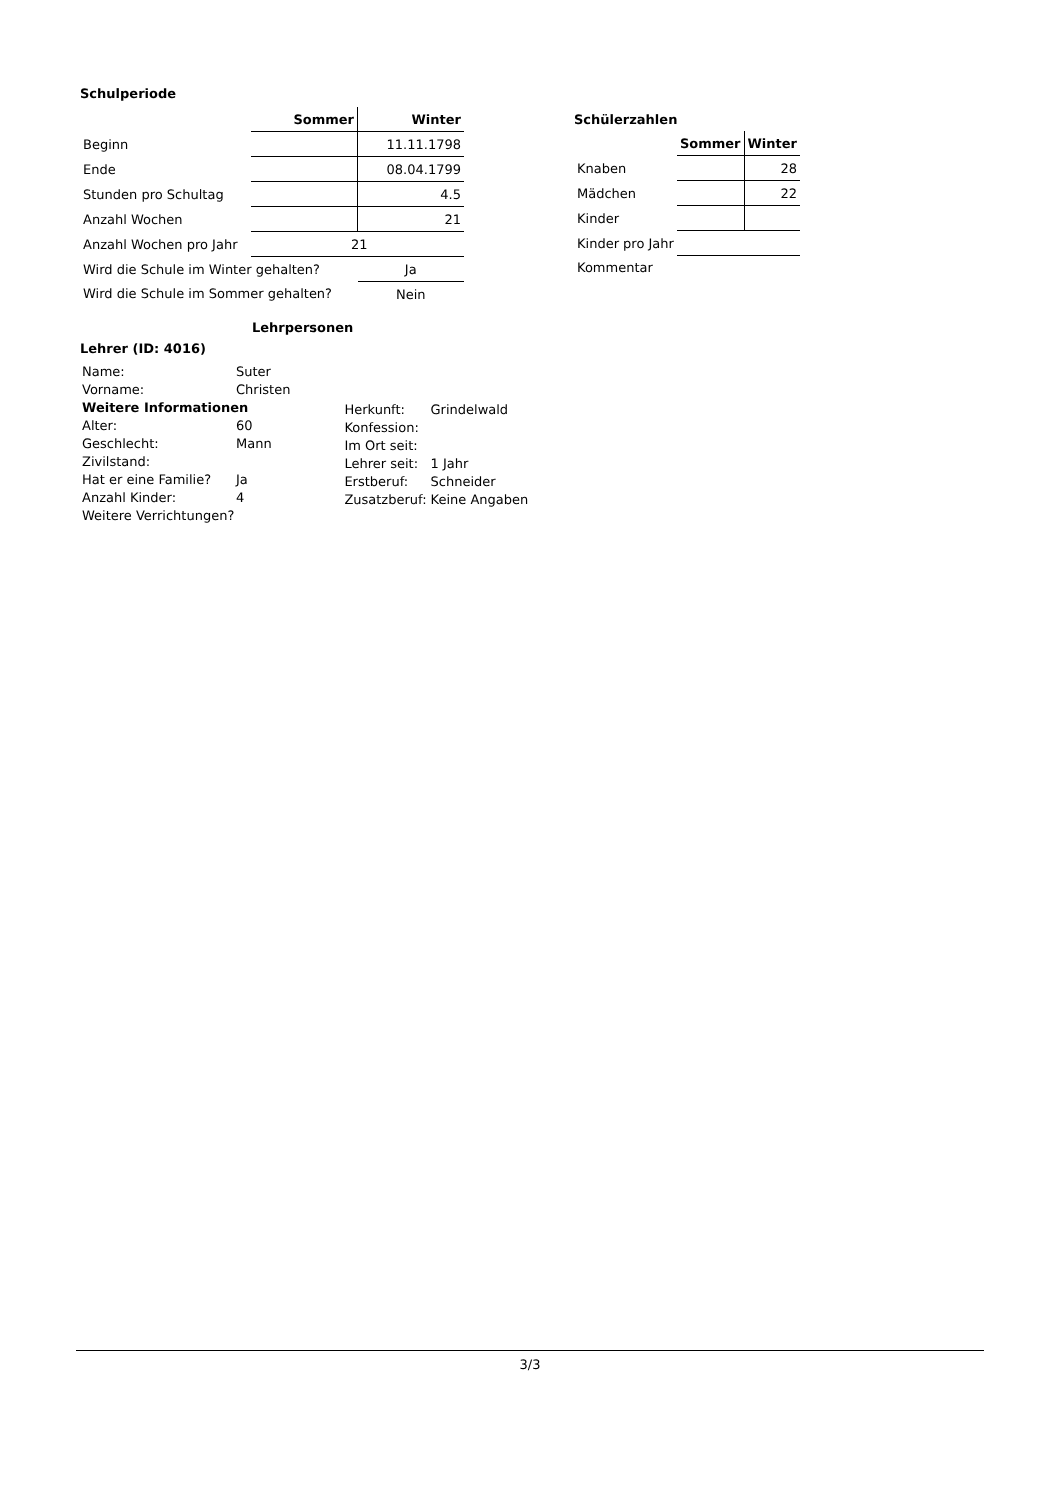Schulperiode
| | Sommer | Winter |
| Beginn | | 11.11.1798 |
| Ende | | 08.04.1799 |
| Stunden pro Schultag | | 4.5 |
| Anzahl Wochen | | 21 |
| Anzahl Wochen pro Jahr | 21 | |
| Wird die Schule im Winter gehalten? | | Ja |
| Wird die Schule im Sommer gehalten? | | Nein |
Schülerzahlen
| | Sommer | Winter |
| Knaben | | 28 |
| Mädchen | | 22 |
| Kinder | | |
| Kinder pro Jahr | | |
| Kommentar | | |
Lehrpersonen
Lehrer (ID: 4016)
| Name: | Suter |
| Vorname: | Christen |
| Weitere Informationen | |
| Alter: | 60 |
| Geschlecht: | Mann |
| Zivilstand: | |
| Hat er eine Familie? | Ja |
| Anzahl Kinder: | 4 |
| Weitere Verrichtungen? | |
| Herkunft: | Grindelwald |
| Konfession: | |
| Im Ort seit: | |
| Lehrer seit: | 1 Jahr |
| Erstberuf: | Schneider |
| Zusatzberuf: | Keine Angaben |
3/3